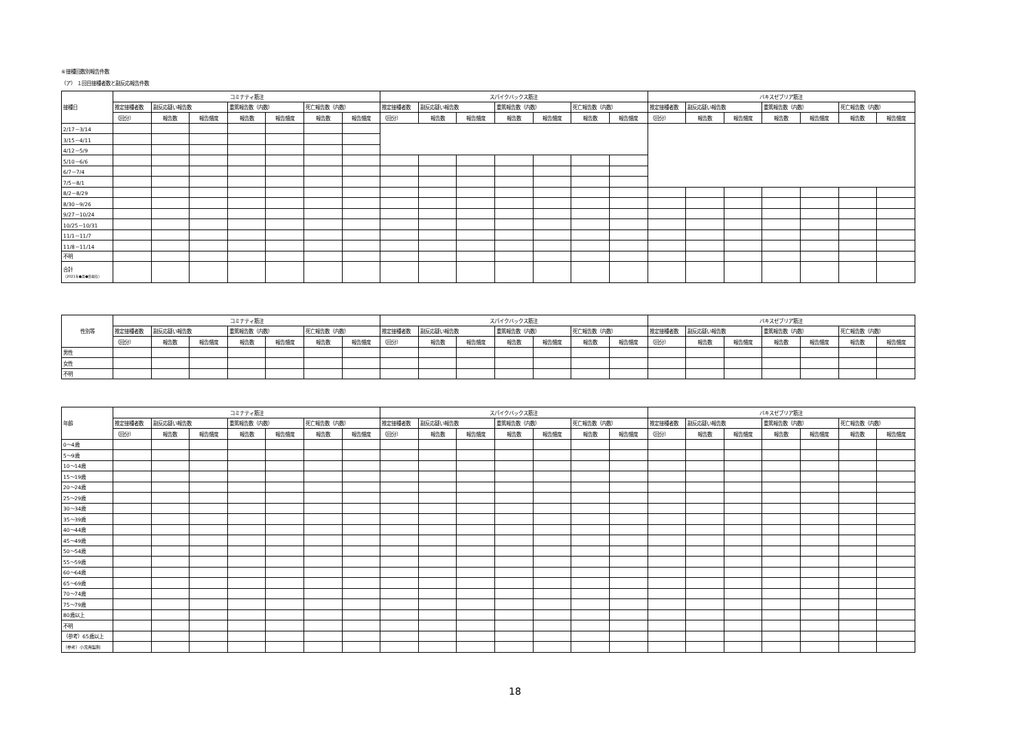⑥接種回数別報告件数
（ア） １回目接種者数と副反応報告件数
| 接種日 | コミナティ筋注 | | | | | | | スパイクバックス筋注 | | | | | | | バキスゼブリア筋注 | | | | | | |
| --- | --- | --- | --- | --- | --- | --- | --- | --- | --- | --- | --- | --- | --- | --- | --- | --- | --- | --- | --- | --- | --- |
| | 推定接種者数 | 副反応疑い報告数 | | 重篤報告数（内数） | | 死亡報告数（内数） | | 推定接種者数 | 副反応疑い報告数 | | 重篤報告数（内数） | | 死亡報告数（内数） | | 推定接種者数 | 副反応疑い報告数 | | 重篤報告数（内数） | | 死亡報告数（内数） | |
| | （回分） | 報告数 | 報告頻度 | 報告数 | 報告頻度 | 報告数 | 報告頻度 | （回分） | 報告数 | 報告頻度 | 報告数 | 報告頻度 | 報告数 | 報告頻度 | （回分） | 報告数 | 報告頻度 | 報告数 | 報告頻度 | 報告数 | 報告頻度 |
| 2/17－3/14 | | | | | | | | | | | | | | | | | | | | | |
| 3/15－4/11 | | | | | | | | | | | | | | | | | | | | | |
| 4/12－5/9 | | | | | | | | | | | | | | | | | | | | | |
| 5/10－6/6 | | | | | | | | | | | | | | | | | | | | | |
| 6/7－7/4 | | | | | | | | | | | | | | | | | | | | | |
| 7/5－8/1 | | | | | | | | | | | | | | | | | | | | | |
| 8/2－8/29 | | | | | | | | | | | | | | | | | | | | | |
| 8/30－9/26 | | | | | | | | | | | | | | | | | | | | | |
| 9/27－10/24 | | | | | | | | | | | | | | | | | | | | | |
| 10/25－10/31 | | | | | | | | | | | | | | | | | | | | | |
| 11/1－11/7 | | | | | | | | | | | | | | | | | | | | | |
| 11/8－11/14 | | | | | | | | | | | | | | | | | | | | | |
| 不明 | | | | | | | | | | | | | | | | | | | | | |
| 合計 （2021年●月●日現在） | | | | | | | | | | | | | | | | | | | | | |
| 性別等 | コミナティ筋注 | | | | | | | スパイクバックス筋注 | | | | | | | バキスゼブリア筋注 | | | | | | |
| --- | --- | --- | --- | --- | --- | --- | --- | --- | --- | --- | --- | --- | --- | --- | --- | --- | --- | --- | --- | --- | --- |
| | 推定接種者数 | 副反応疑い報告数 | | 重篤報告数（内数） | | 死亡報告数（内数） | | 推定接種者数 | 副反応疑い報告数 | | 重篤報告数（内数） | | 死亡報告数（内数） | | 推定接種者数 | 副反応疑い報告数 | | 重篤報告数（内数） | | 死亡報告数（内数） | |
| | （回分） | 報告数 | 報告頻度 | 報告数 | 報告頻度 | 報告数 | 報告頻度 | （回分） | 報告数 | 報告頻度 | 報告数 | 報告頻度 | 報告数 | 報告頻度 | （回分） | 報告数 | 報告頻度 | 報告数 | 報告頻度 | 報告数 | 報告頻度 |
| 男性 | | | | | | | | | | | | | | | | | | | | | |
| 女性 | | | | | | | | | | | | | | | | | | | | | |
| 不明 | | | | | | | | | | | | | | | | | | | | | |
| 年齢 | コミナティ筋注 | | | | | | | スパイクバックス筋注 | | | | | | | バキスゼブリア筋注 | | | | | | |
| --- | --- | --- | --- | --- | --- | --- | --- | --- | --- | --- | --- | --- | --- | --- | --- | --- | --- | --- | --- | --- | --- |
| | 推定接種者数 | 副反応疑い報告数 | | 重篤報告数（内数） | | 死亡報告数（内数） | | 推定接種者数 | 副反応疑い報告数 | | 重篤報告数（内数） | | 死亡報告数（内数） | | 推定接種者数 | 副反応疑い報告数 | | 重篤報告数（内数） | | 死亡報告数（内数） | |
| | （回分） | 報告数 | 報告頻度 | 報告数 | 報告頻度 | 報告数 | 報告頻度 | （回分） | 報告数 | 報告頻度 | 報告数 | 報告頻度 | 報告数 | 報告頻度 | （回分） | 報告数 | 報告頻度 | 報告数 | 報告頻度 | 報告数 | 報告頻度 |
| 0～4歳 | | | | | | | | | | | | | | | | | | | | | |
| 5～9歳 | | | | | | | | | | | | | | | | | | | | | |
| 10～14歳 | | | | | | | | | | | | | | | | | | | | | |
| 15～19歳 | | | | | | | | | | | | | | | | | | | | | |
| 20～24歳 | | | | | | | | | | | | | | | | | | | | | |
| 25～29歳 | | | | | | | | | | | | | | | | | | | | | |
| 30～34歳 | | | | | | | | | | | | | | | | | | | | | |
| 35～39歳 | | | | | | | | | | | | | | | | | | | | | |
| 40～44歳 | | | | | | | | | | | | | | | | | | | | | |
| 45～49歳 | | | | | | | | | | | | | | | | | | | | | |
| 50～54歳 | | | | | | | | | | | | | | | | | | | | | |
| 55～59歳 | | | | | | | | | | | | | | | | | | | | | |
| 60～64歳 | | | | | | | | | | | | | | | | | | | | | |
| 65～69歳 | | | | | | | | | | | | | | | | | | | | | |
| 70～74歳 | | | | | | | | | | | | | | | | | | | | | |
| 75～79歳 | | | | | | | | | | | | | | | | | | | | | |
| 80歳以上 | | | | | | | | | | | | | | | | | | | | | |
| 不明 | | | | | | | | | | | | | | | | | | | | | |
| （参考）65歳以上 | | | | | | | | | | | | | | | | | | | | | |
| （参考）小児用製剤 | | | | | | | | | | | | | | | | | | | | | |
18